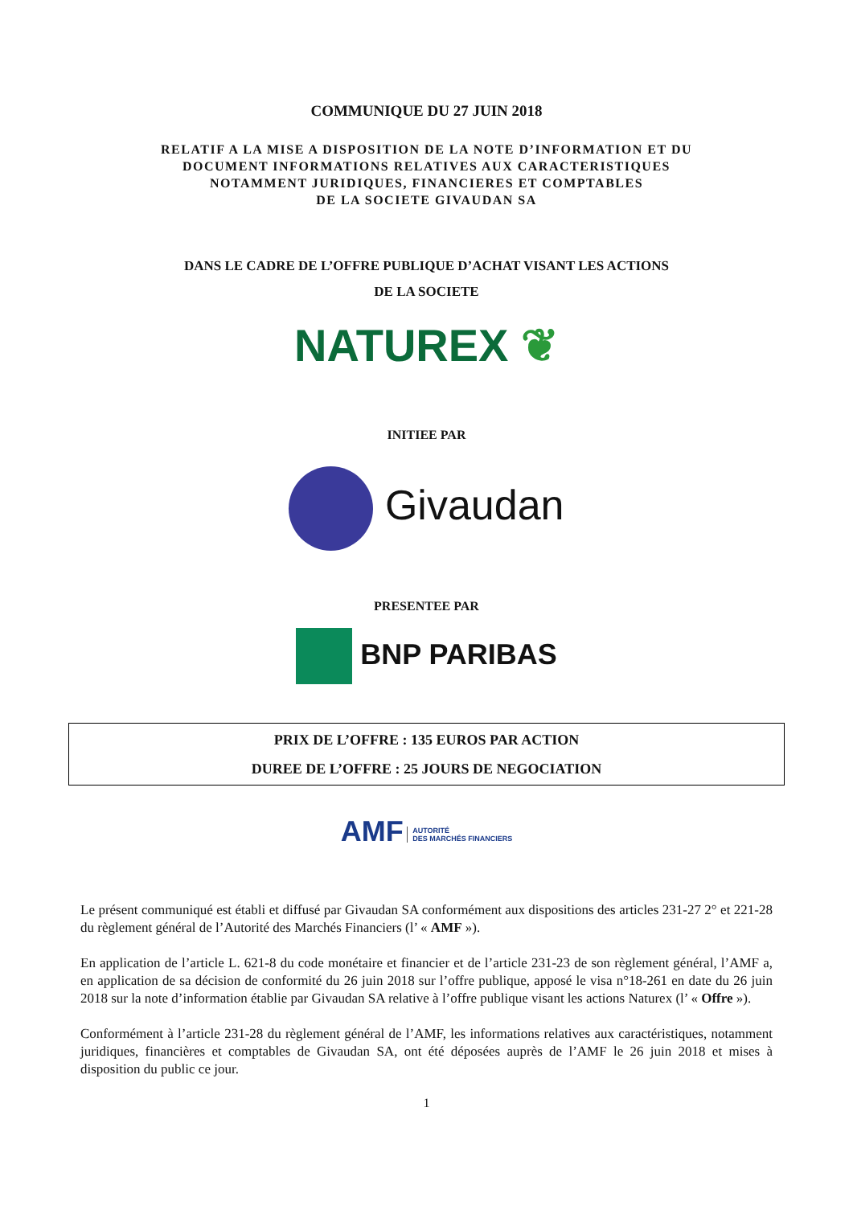COMMUNIQUE DU 27 JUIN 2018
RELATIF A LA MISE A DISPOSITION DE LA NOTE D’INFORMATION ET DU
DOCUMENT INFORMATIONS RELATIVES AUX CARACTERISTIQUES
NOTAMMENT JURIDIQUES, FINANCIERES ET COMPTABLES
DE LA SOCIETE GIVAUDAN SA
DANS LE CADRE DE L’OFFRE PUBLIQUE D’ACHAT VISANT LES ACTIONS
DE LA SOCIETE
NATUREX ❦
INITIEE PAR
Givaudan
PRESENTEE PAR
BNP PARIBAS
PRIX DE L’OFFRE : 135 EUROS PAR ACTION
DUREE DE L’OFFRE : 25 JOURS DE NEGOCIATION
AMF AUTORITÉ
DES MARCHÉS FINANCIERS
Le présent communiqué est établi et diffusé par Givaudan SA conformément aux dispositions des articles 231-27 2° et 221-28 du règlement général de l’Autorité des Marchés Financiers (l’ « AMF »).
En application de l’article L. 621-8 du code monétaire et financier et de l’article 231-23 de son règlement général, l’AMF a, en application de sa décision de conformité du 26 juin 2018 sur l’offre publique, apposé le visa n°18-261 en date du 26 juin 2018 sur la note d’information établie par Givaudan SA relative à l’offre publique visant les actions Naturex (l’ « Offre »).
Conformément à l’article 231-28 du règlement général de l’AMF, les informations relatives aux caractéristiques, notamment juridiques, financières et comptables de Givaudan SA, ont été déposées auprès de l’AMF le 26 juin 2018 et mises à disposition du public ce jour.
1